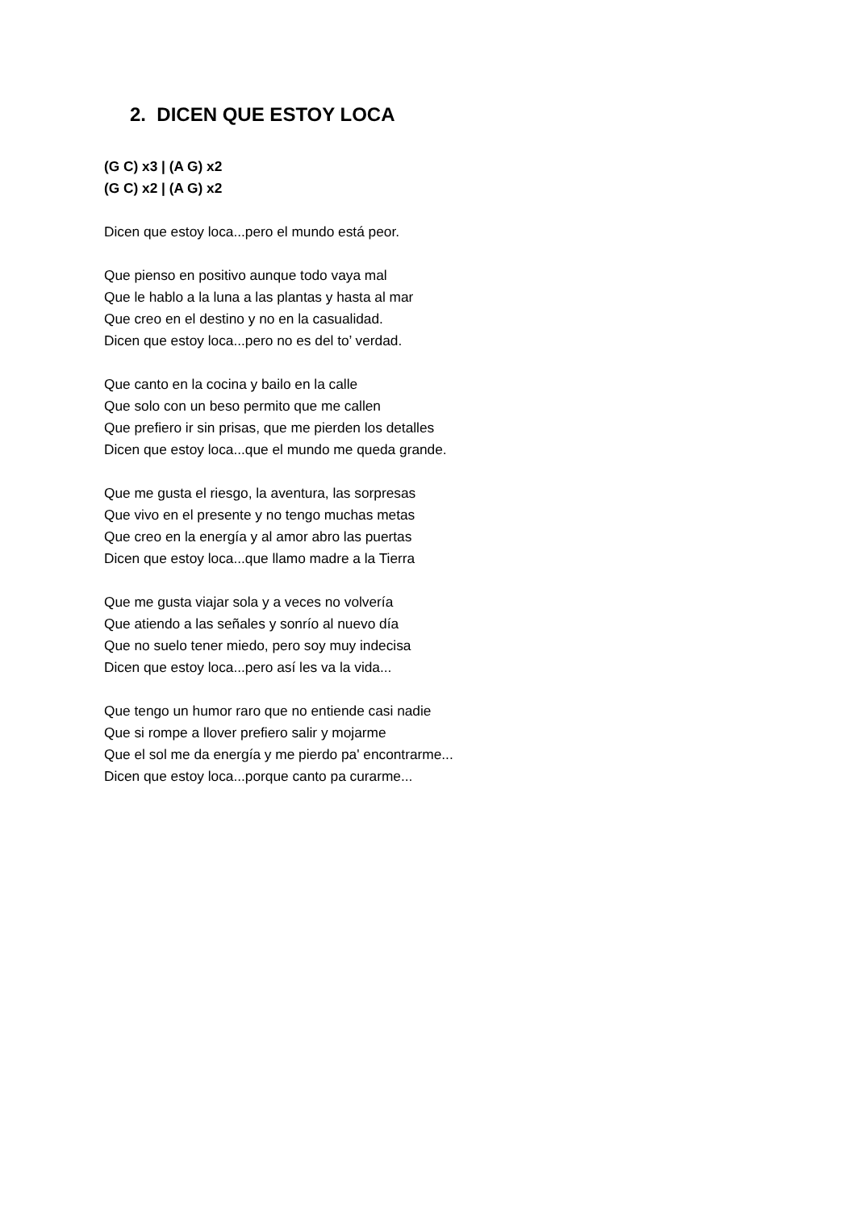2. DICEN QUE ESTOY LOCA
(G C) x3 | (A G) x2
(G C) x2 | (A G) x2
Dicen que estoy loca...pero el mundo está peor.
Que pienso en positivo aunque todo vaya mal
Que le hablo a la luna a las plantas y hasta al mar
Que creo en el destino y no en la casualidad.
Dicen que estoy loca...pero no es del to’ verdad.
Que canto en la cocina y bailo en la calle
Que solo con un beso permito que me callen
Que prefiero ir sin prisas, que me pierden los detalles
Dicen que estoy loca...que el mundo me queda grande.
Que me gusta el riesgo, la aventura, las sorpresas
Que vivo en el presente y no tengo muchas metas
Que creo en la energía y al amor abro las puertas
Dicen que estoy loca...que llamo madre a la Tierra
Que me gusta viajar sola y a veces no volvería
Que atiendo a las señales y sonrío al nuevo día
Que no suelo tener miedo, pero soy muy indecisa
Dicen que estoy loca...pero así les va la vida...
Que tengo un humor raro que no entiende casi nadie
Que si rompe a llover prefiero salir y mojarme
Que el sol me da energía y me pierdo pa' encontrarme...
Dicen que estoy loca...porque canto pa curarme...